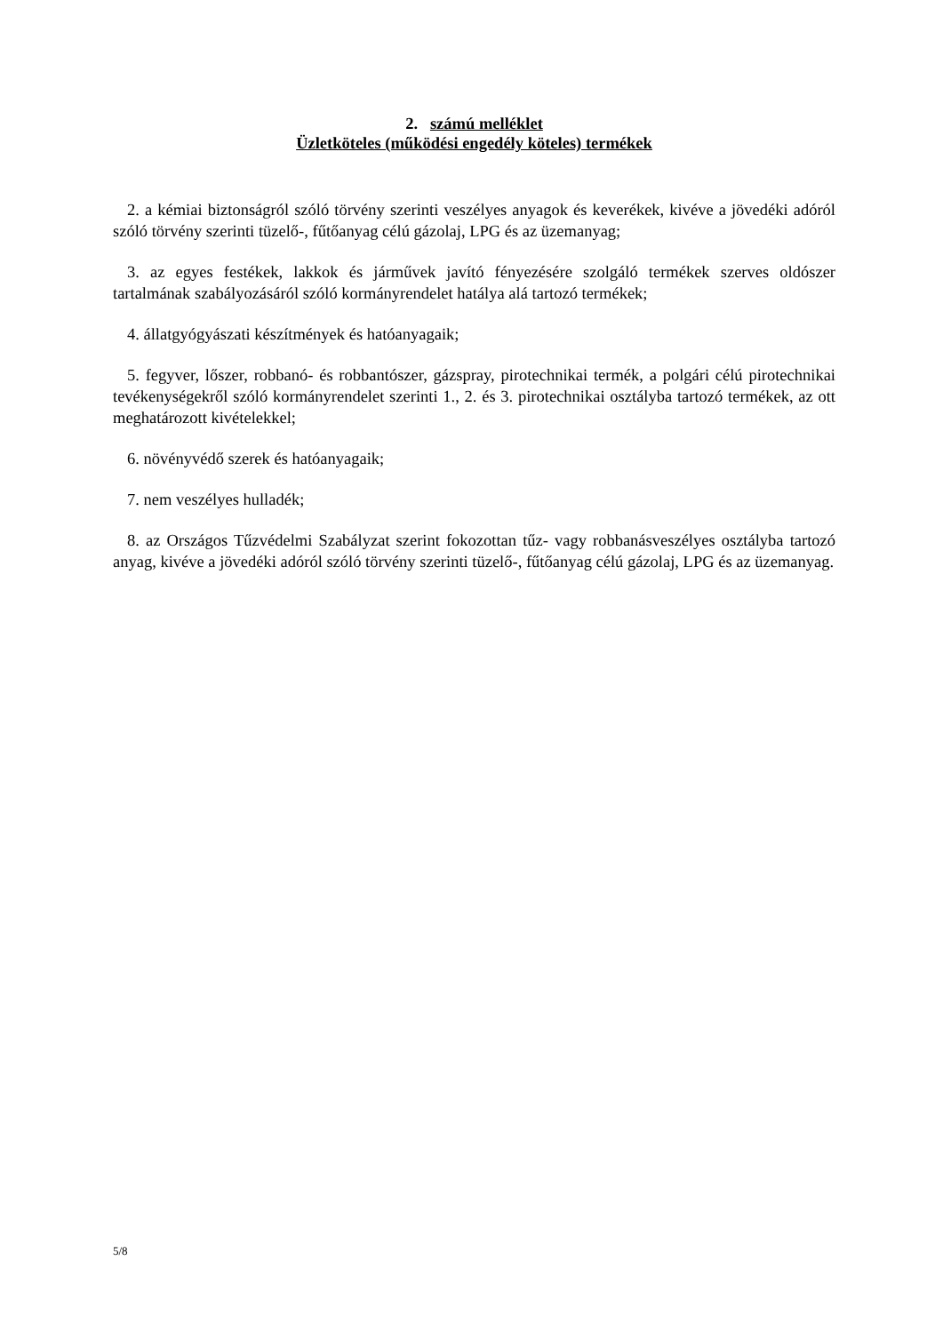2. számú melléklet
Üzletköteles (működési engedély köteles) termékek
2. a kémiai biztonságról szóló törvény szerinti veszélyes anyagok és keverékek, kivéve a jövedéki adóról szóló törvény szerinti tüzelő-, fűtőanyag célú gázolaj, LPG és az üzemanyag;
3. az egyes festékek, lakkok és járművek javító fényezésére szolgáló termékek szerves oldószer tartalmának szabályozásáról szóló kormányrendelet hatálya alá tartozó termékek;
4. állatgyógyászati készítmények és hatóanyagaik;
5. fegyver, lőszer, robbanó- és robbantószer, gázspray, pirotechnikai termék, a polgári célú pirotechnikai tevékenységekről szóló kormányrendelet szerinti 1., 2. és 3. pirotechnikai osztályba tartozó termékek, az ott meghatározott kivételekkel;
6. növényvédő szerek és hatóanyagaik;
7. nem veszélyes hulladék;
8. az Országos Tűzvédelmi Szabályzat szerint fokozottan tűz- vagy robbanásveszélyes osztályba tartozó anyag, kivéve a jövedéki adóról szóló törvény szerinti tüzelő-, fűtőanyag célú gázolaj, LPG és az üzemanyag.
5/8